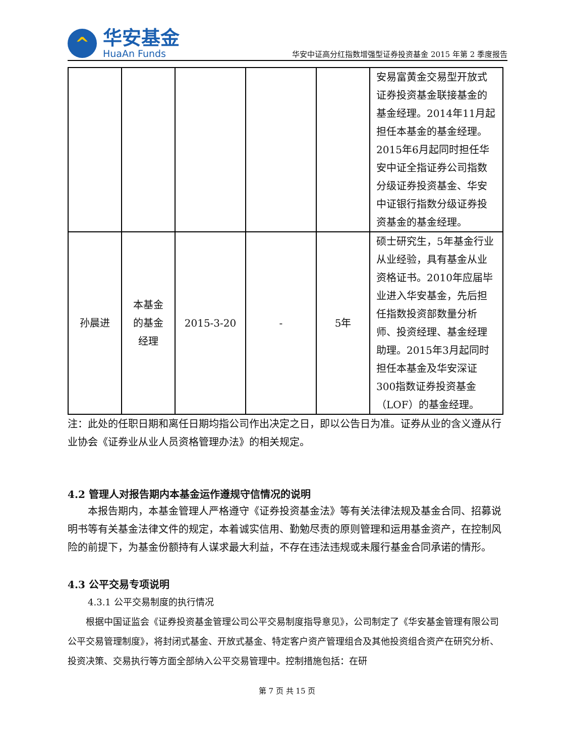^
华安基金
HuaAn Funds
华安中证高分红指数增强型证券投资基金 2015 年第 2 季度报告
| | | | | | 安易富黄金交易型开放式证券投资基金联接基金的基金经理。2014年11月起担任本基金的基金经理。2015年6月起同时担任华安中证全指证券公司指数分级证券投资基金、华安中证银行指数分级证券投资基金的基金经理。 |
| 孙晨进 | 本基金 的基金 经理 | 2015-3-20 | - | 5年 | 硕士研究生，5年基金行业从业经验，具有基金从业资格证书。2010年应届毕业进入华安基金，先后担任指数投资部数量分析师、投资经理、基金经理助理。2015年3月起同时担任本基金及华安深证300指数证券投资基金（LOF）的基金经理。 |
注：此处的任职日期和离任日期均指公司作出决定之日，即以公告日为准。证券从业的含义遵从行业协会《证券业从业人员资格管理办法》的相关规定。
4.2 管理人对报告期内本基金运作遵规守信情况的说明
本报告期内，本基金管理人严格遵守《证券投资基金法》等有关法律法规及基金合同、招募说明书等有关基金法律文件的规定，本着诚实信用、勤勉尽责的原则管理和运用基金资产，在控制风险的前提下，为基金份额持有人谋求最大利益，不存在违法违规或未履行基金合同承诺的情形。
4.3 公平交易专项说明
4.3.1 公平交易制度的执行情况
根据中国证监会《证券投资基金管理公司公平交易制度指导意见》，公司制定了《华安基金管理有限公司公平交易管理制度》，将封闭式基金、开放式基金、特定客户资产管理组合及其他投资组合资产在研究分析、投资决策、交易执行等方面全部纳入公平交易管理中。控制措施包括：在研
第 7 页 共 15 页